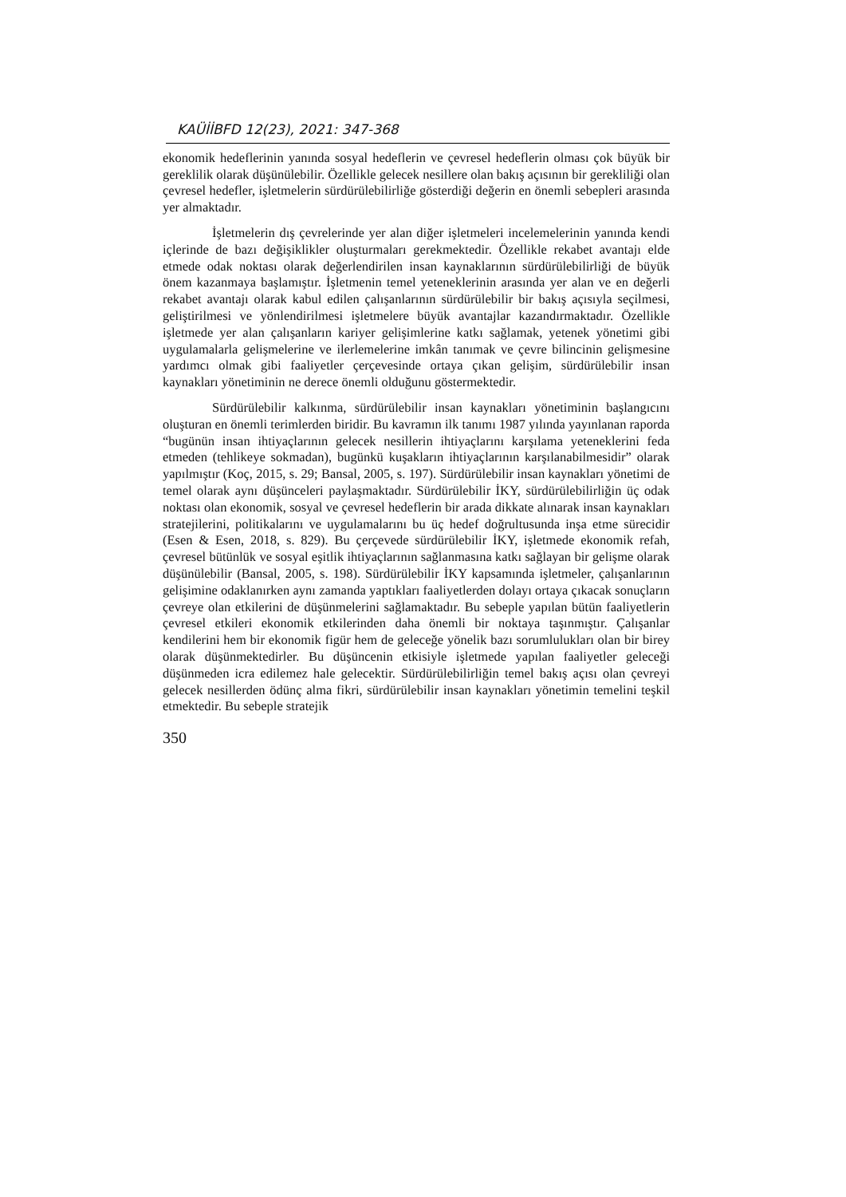KAÜİİBFD 12(23), 2021: 347-368
ekonomik hedeflerinin yanında sosyal hedeflerin ve çevresel hedeflerin olması çok büyük bir gereklilik olarak düşünülebilir. Özellikle gelecek nesillere olan bakış açısının bir gerekliliği olan çevresel hedefler, işletmelerin sürdürülebilirliğe gösterdiği değerin en önemli sebepleri arasında yer almaktadır.
İşletmelerin dış çevrelerinde yer alan diğer işletmeleri incelemelerinin yanında kendi içlerinde de bazı değişiklikler oluşturmaları gerekmektedir. Özellikle rekabet avantajı elde etmede odak noktası olarak değerlendirilen insan kaynaklarının sürdürülebilirliği de büyük önem kazanmaya başlamıştır. İşletmenin temel yeteneklerinin arasında yer alan ve en değerli rekabet avantajı olarak kabul edilen çalışanlarının sürdürülebilir bir bakış açısıyla seçilmesi, geliştirilmesi ve yönlendirilmesi işletmelere büyük avantajlar kazandırmaktadır. Özellikle işletmede yer alan çalışanların kariyer gelişimlerine katkı sağlamak, yetenek yönetimi gibi uygulamalarla gelişmelerine ve ilerlemelerine imkân tanımak ve çevre bilincinin gelişmesine yardımcı olmak gibi faaliyetler çerçevesinde ortaya çıkan gelişim, sürdürülebilir insan kaynakları yönetiminin ne derece önemli olduğunu göstermektedir.
Sürdürülebilir kalkınma, sürdürülebilir insan kaynakları yönetiminin başlangıcını oluşturan en önemli terimlerden biridir. Bu kavramın ilk tanımı 1987 yılında yayınlanan raporda “bugünün insan ihtiyaçlarının gelecek nesillerin ihtiyaçlarını karşılama yeteneklerini feda etmeden (tehlikeye sokmadan), bugünkü kuşakların ihtiyaçlarının karşılanabilmesidir” olarak yapılmıştır (Koç, 2015, s. 29; Bansal, 2005, s. 197). Sürdürülebilir insan kaynakları yönetimi de temel olarak aynı düşünceleri paylaşmaktadır. Sürdürülebilir İKY, sürdürülebilirliğin üç odak noktası olan ekonomik, sosyal ve çevresel hedeflerin bir arada dikkate alınarak insan kaynakları stratejilerini, politikalarını ve uygulamalarını bu üç hedef doğrultusunda inşa etme sürecidir (Esen & Esen, 2018, s. 829). Bu çerçevede sürdürülebilir İKY, işletmede ekonomik refah, çevresel bütünlük ve sosyal eşitlik ihtiyaçlarının sağlanmasına katkı sağlayan bir gelişme olarak düşünülebilir (Bansal, 2005, s. 198). Sürdürülebilir İKY kapsamında işletmeler, çalışanlarının gelişimine odaklanırken aynı zamanda yaptıkları faaliyetlerden dolayı ortaya çıkacak sonuçların çevreye olan etkilerini de düşünmelerini sağlamaktadır. Bu sebeple yapılan bütün faaliyetlerin çevresel etkileri ekonomik etkilerinden daha önemli bir noktaya taşınmıştır. Çalışanlar kendilerini hem bir ekonomik figür hem de geleceğe yönelik bazı sorumlulukları olan bir birey olarak düşünmektedirler. Bu düşüncenin etkisiyle işletmede yapılan faaliyetler geleceği düşünmeden icra edilemez hale gelecektir. Sürdürülebilirliğin temel bakış açısı olan çevreyi gelecek nesillerden ödünç alma fikri, sürdürülebilir insan kaynakları yönetimin temelini teşkil etmektedir. Bu sebeple stratejik
350